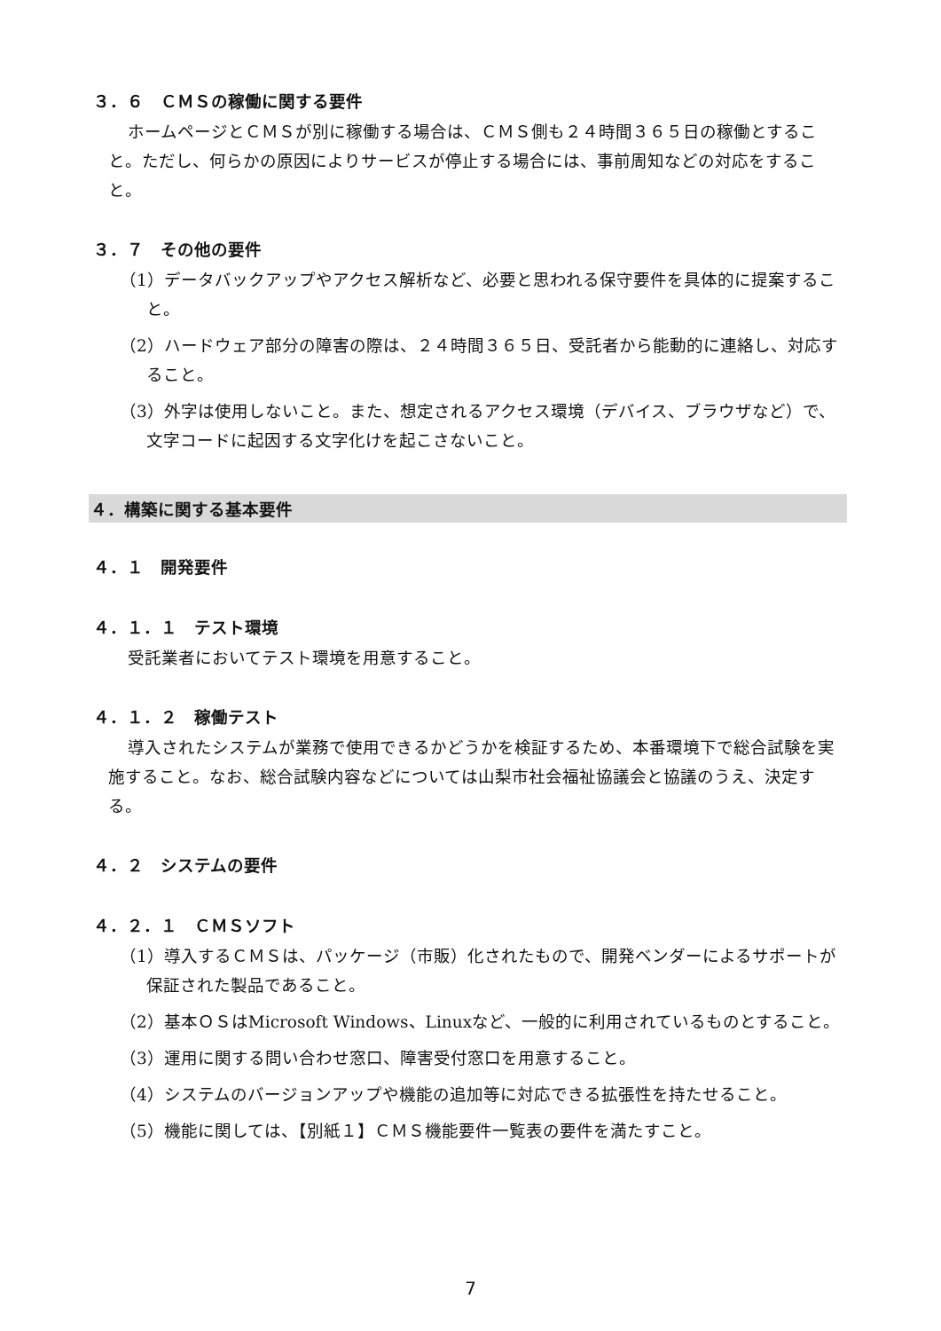３．６　ＣＭＳの稼働に関する要件
ホームページとＣＭＳが別に稼働する場合は、ＣＭＳ側も２４時間３６５日の稼働とすること。ただし、何らかの原因によりサービスが停止する場合には、事前周知などの対応をすること。
３．７　その他の要件
（1）データバックアップやアクセス解析など、必要と思われる保守要件を具体的に提案すること。
（2）ハードウェア部分の障害の際は、２４時間３６５日、受託者から能動的に連絡し、対応すること。
（3）外字は使用しないこと。また、想定されるアクセス環境（デバイス、ブラウザなど）で、文字コードに起因する文字化けを起こさないこと。
４．構築に関する基本要件
４．１　開発要件
４．１．１　テスト環境
受託業者においてテスト環境を用意すること。
４．１．２　稼働テスト
導入されたシステムが業務で使用できるかどうかを検証するため、本番環境下で総合試験を実施すること。なお、総合試験内容などについては山梨市社会福祉協議会と協議のうえ、決定する。
４．２　システムの要件
４．２．１　ＣＭＳソフト
（1）導入するＣＭＳは、パッケージ（市販）化されたもので、開発ベンダーによるサポートが保証された製品であること。
（2）基本ＯＳはMicrosoft Windows、Linuxなど、一般的に利用されているものとすること。
（3）運用に関する問い合わせ窓口、障害受付窓口を用意すること。
（4）システムのバージョンアップや機能の追加等に対応できる拡張性を持たせること。
（5）機能に関しては、【別紙１】ＣＭＳ機能要件一覧表の要件を満たすこと。
7